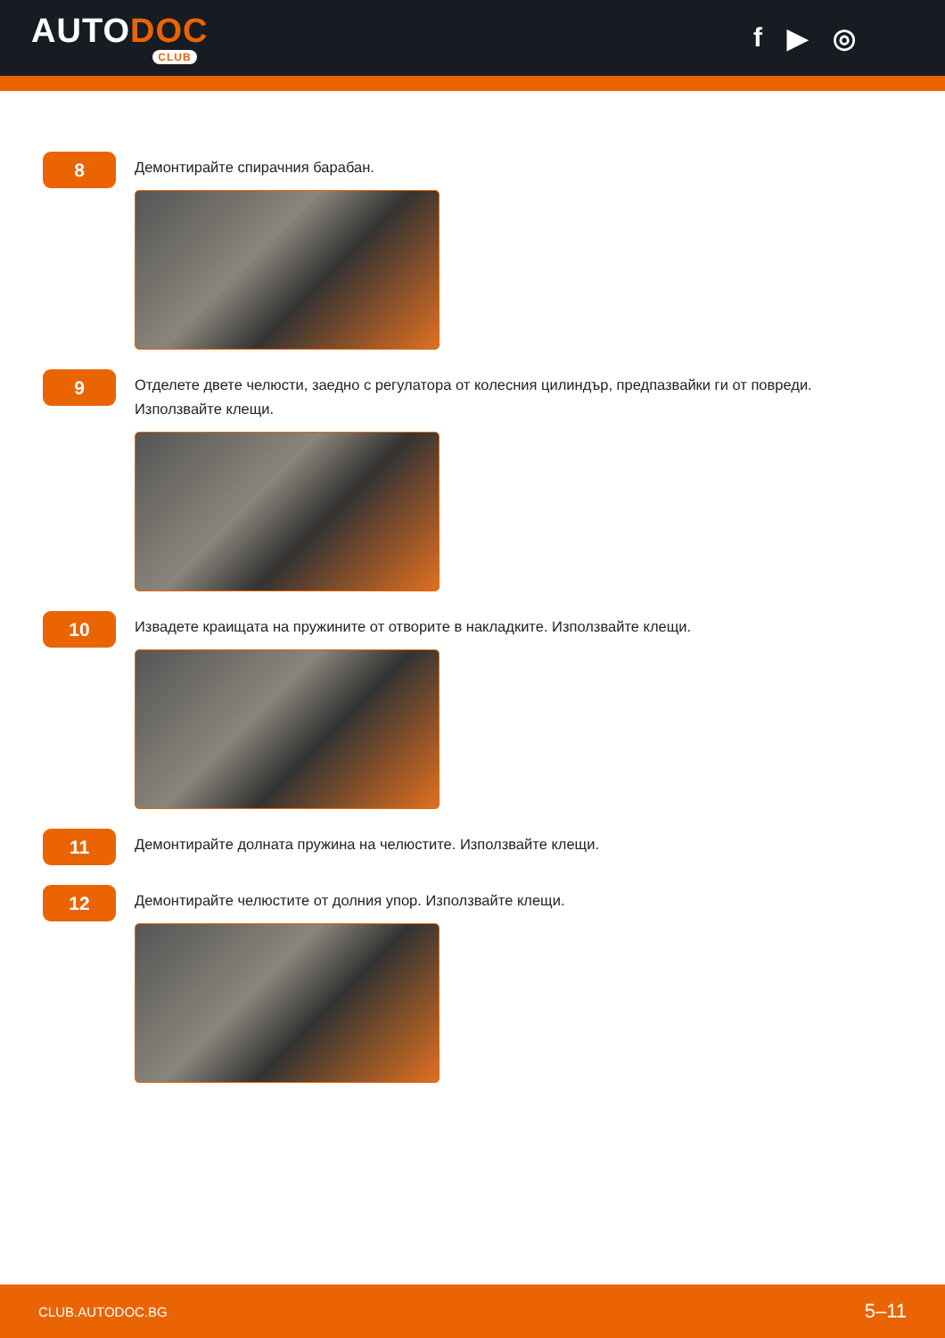AUTODOC
CLUB
f ▶ ◎
8
Демонтирайте спирачния барабан.
9
Отделете двете челюсти, заедно с регулатора от колесния цилиндър, предпазвайки ги от повреди.
Използвайте клещи.
10
Извадете краищата на пружините от отворите в накладките. Използвайте клещи.
11
Демонтирайте долната пружина на челюстите. Използвайте клещи.
12
Демонтирайте челюстите от долния упор. Използвайте клещи.
CLUB.AUTODOC.BG 5–11